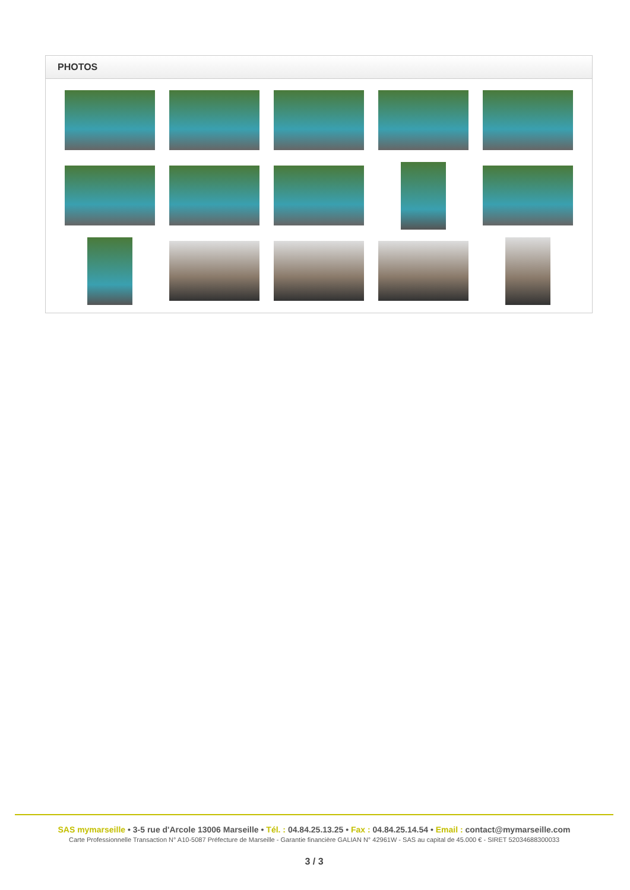PHOTOS
SAS mymarseille • 3-5 rue d'Arcole 13006 Marseille • Tél. : 04.84.25.13.25 • Fax : 04.84.25.14.54 • Email : contact@mymarseille.com
Carte Professionnelle Transaction N° A10-5087 Préfecture de Marseille - Garantie financière GALIAN N° 42961W - SAS au capital de 45.000 € - SIRET 52034688300033
3 / 3